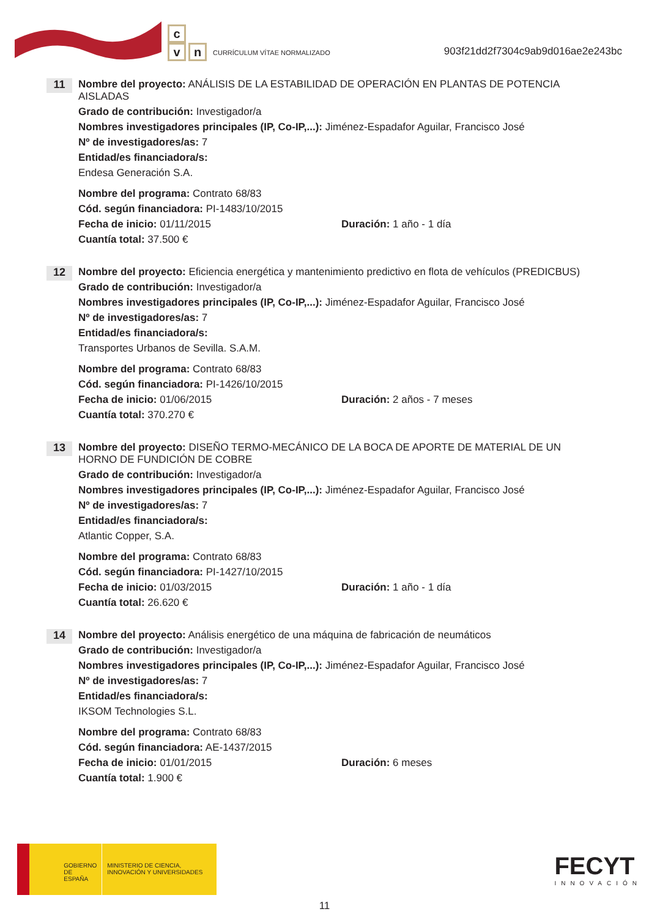c
vn
CURRÍCULUM VÍTAE NORMALIZADO
903f21dd2f7304c9ab9d016ae2e243bc
11
Nombre del proyecto: ANÁLISIS DE LA ESTABILIDAD DE OPERACIÓN EN PLANTAS DE POTENCIA AISLADAS
Grado de contribución: Investigador/a
Nombres investigadores principales (IP, Co-IP,...): Jiménez-Espadafor Aguilar, Francisco José
Nº de investigadores/as: 7
Entidad/es financiadora/s:
Endesa Generación S.A.
Nombre del programa: Contrato 68/83
Cód. según financiadora: PI-1483/10/2015
Fecha de inicio: 01/11/2015 Duración: 1 año - 1 día
Cuantía total: 37.500 €
12
Nombre del proyecto: Eficiencia energética y mantenimiento predictivo en flota de vehículos (PREDICBUS)
Grado de contribución: Investigador/a
Nombres investigadores principales (IP, Co-IP,...): Jiménez-Espadafor Aguilar, Francisco José
Nº de investigadores/as: 7
Entidad/es financiadora/s:
Transportes Urbanos de Sevilla. S.A.M.
Nombre del programa: Contrato 68/83
Cód. según financiadora: PI-1426/10/2015
Fecha de inicio: 01/06/2015 Duración: 2 años - 7 meses
Cuantía total: 370.270 €
13
Nombre del proyecto: DISEÑO TERMO-MECÁNICO DE LA BOCA DE APORTE DE MATERIAL DE UN HORNO DE FUNDICIÓN DE COBRE
Grado de contribución: Investigador/a
Nombres investigadores principales (IP, Co-IP,...): Jiménez-Espadafor Aguilar, Francisco José
Nº de investigadores/as: 7
Entidad/es financiadora/s:
Atlantic Copper, S.A.
Nombre del programa: Contrato 68/83
Cód. según financiadora: PI-1427/10/2015
Fecha de inicio: 01/03/2015 Duración: 1 año - 1 día
Cuantía total: 26.620 €
14
Nombre del proyecto: Análisis energético de una máquina de fabricación de neumáticos
Grado de contribución: Investigador/a
Nombres investigadores principales (IP, Co-IP,...): Jiménez-Espadafor Aguilar, Francisco José
Nº de investigadores/as: 7
Entidad/es financiadora/s:
IKSOM Technologies S.L.
Nombre del programa: Contrato 68/83
Cód. según financiadora: AE-1437/2015
Fecha de inicio: 01/01/2015 Duración: 6 meses
Cuantía total: 1.900 €
GOBIERNO DE ESPAÑA
MINISTERIO DE CIENCIA, INNOVACIÓN Y UNIVERSIDADES
FECYT
INNOVACIÓN
11